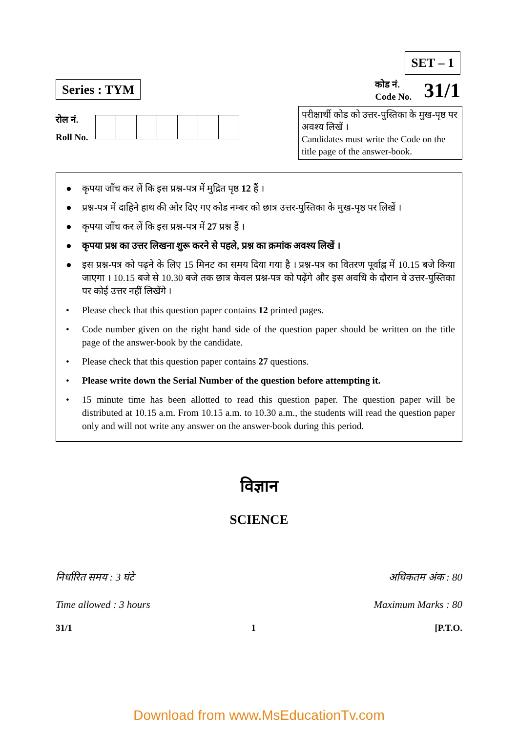Series : TYM
SET – 1
कोड नं.
Code No.
31/1
रोल नं.
Roll No.
परीक्षार्थी कोड को उत्तर-पुस्तिका के मुख-पृष्ठ पर अवश्य लिखें ।
Candidates must write the Code on the title page of the answer-book.
● कृपया जाँच कर लें कि इस प्रश्न-पत्र में मुद्रित पृष्ठ 12 हैं ।
● प्रश्न-पत्र में दाहिने हाथ की ओर दिए गए कोड नम्बर को छात्र उत्तर-पुस्तिका के मुख-पृष्ठ पर लिखें ।
● कृपया जाँच कर लें कि इस प्रश्न-पत्र में 27 प्रश्न हैं ।
● कृपया प्रश्न का उत्तर लिखना शुरू करने से पहले, प्रश्न का क्रमांक अवश्य लिखें ।
● इस प्रश्न-पत्र को पढ़ने के लिए 15 मिनट का समय दिया गया है । प्रश्न-पत्र का वितरण पूर्वाह्न में 10.15 बजे किया जाएगा । 10.15 बजे से 10.30 बजे तक छात्र केवल प्रश्न-पत्र को पढ़ेंगे और इस अवधि के दौरान वे उत्तर-पुस्तिका पर कोई उत्तर नहीं लिखेंगे ।
• Please check that this question paper contains 12 printed pages.
• Code number given on the right hand side of the question paper should be written on the title page of the answer-book by the candidate.
• Please check that this question paper contains 27 questions.
• Please write down the Serial Number of the question before attempting it.
• 15 minute time has been allotted to read this question paper. The question paper will be distributed at 10.15 a.m. From 10.15 a.m. to 10.30 a.m., the students will read the question paper only and will not write any answer on the answer-book during this period.
विज्ञान
SCIENCE
निर्धारित समय : 3 घंटे अधिकतम अंक : 80
Time allowed : 3 hours Maximum Marks : 80
31/1 1 [P.T.O.
Download from www.MsEducationTv.com